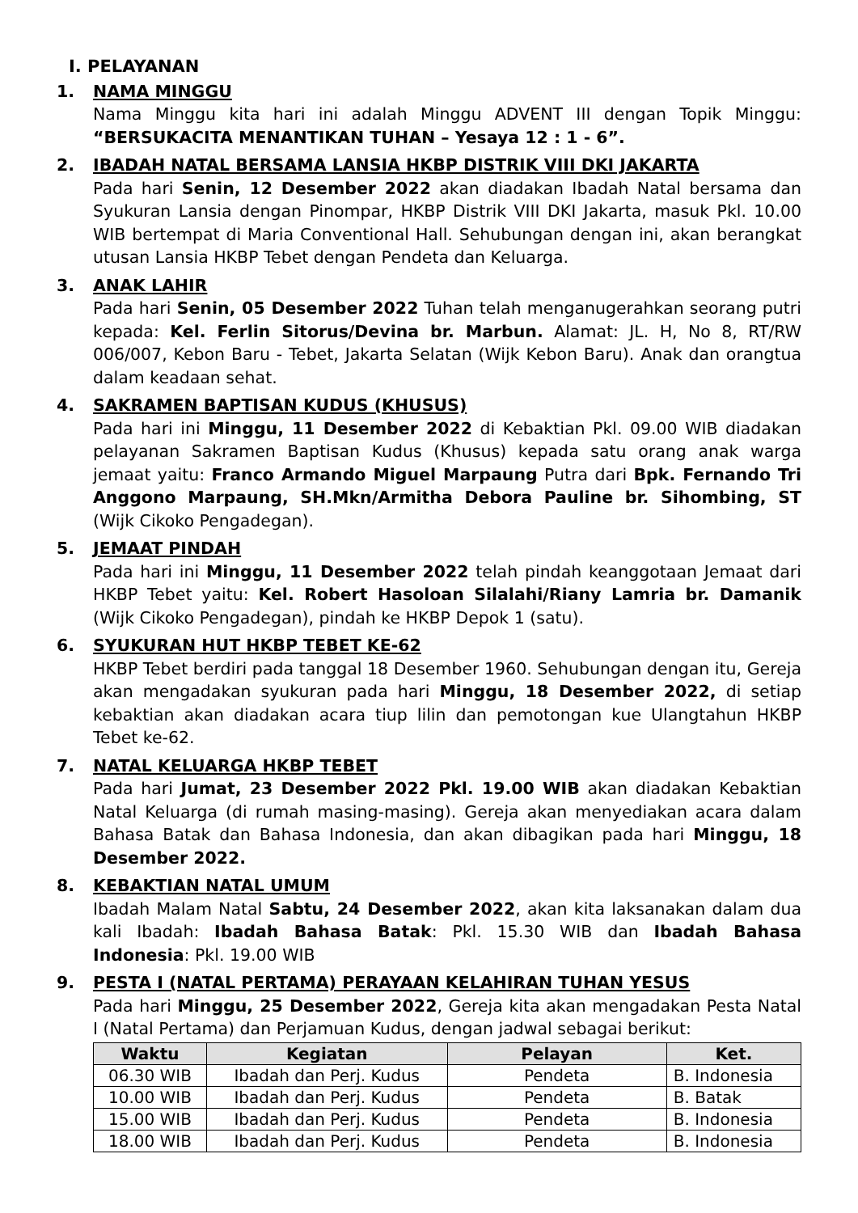I. PELAYANAN
1. NAMA MINGGU
Nama Minggu kita hari ini adalah Minggu ADVENT III dengan Topik Minggu: “BERSUKACITA MENANTIKAN TUHAN – Yesaya 12 : 1 - 6”.
2. IBADAH NATAL BERSAMA LANSIA HKBP DISTRIK VIII DKI JAKARTA
Pada hari Senin, 12 Desember 2022 akan diadakan Ibadah Natal bersama dan Syukuran Lansia dengan Pinompar, HKBP Distrik VIII DKI Jakarta, masuk Pkl. 10.00 WIB bertempat di Maria Conventional Hall. Sehubungan dengan ini, akan berangkat utusan Lansia HKBP Tebet dengan Pendeta dan Keluarga.
3. ANAK LAHIR
Pada hari Senin, 05 Desember 2022 Tuhan telah menganugerahkan seorang putri kepada: Kel. Ferlin Sitorus/Devina br. Marbun. Alamat: JL. H, No 8, RT/RW 006/007, Kebon Baru - Tebet, Jakarta Selatan (Wijk Kebon Baru). Anak dan orangtua dalam keadaan sehat.
4. SAKRAMEN BAPTISAN KUDUS (KHUSUS)
Pada hari ini Minggu, 11 Desember 2022 di Kebaktian Pkl. 09.00 WIB diadakan pelayanan Sakramen Baptisan Kudus (Khusus) kepada satu orang anak warga jemaat yaitu: Franco Armando Miguel Marpaung Putra dari Bpk. Fernando Tri Anggono Marpaung, SH.Mkn/Armitha Debora Pauline br. Sihombing, ST (Wijk Cikoko Pengadegan).
5. JEMAAT PINDAH
Pada hari ini Minggu, 11 Desember 2022 telah pindah keanggotaan Jemaat dari HKBP Tebet yaitu: Kel. Robert Hasoloan Silalahi/Riany Lamria br. Damanik (Wijk Cikoko Pengadegan), pindah ke HKBP Depok 1 (satu).
6. SYUKURAN HUT HKBP TEBET KE-62
HKBP Tebet berdiri pada tanggal 18 Desember 1960. Sehubungan dengan itu, Gereja akan mengadakan syukuran pada hari Minggu, 18 Desember 2022, di setiap kebaktian akan diadakan acara tiup lilin dan pemotongan kue Ulangtahun HKBP Tebet ke-62.
7. NATAL KELUARGA HKBP TEBET
Pada hari Jumat, 23 Desember 2022 Pkl. 19.00 WIB akan diadakan Kebaktian Natal Keluarga (di rumah masing-masing). Gereja akan menyediakan acara dalam Bahasa Batak dan Bahasa Indonesia, dan akan dibagikan pada hari Minggu, 18 Desember 2022.
8. KEBAKTIAN NATAL UMUM
Ibadah Malam Natal Sabtu, 24 Desember 2022, akan kita laksanakan dalam dua kali Ibadah: Ibadah Bahasa Batak: Pkl. 15.30 WIB dan Ibadah Bahasa Indonesia: Pkl. 19.00 WIB
9. PESTA I (NATAL PERTAMA) PERAYAAN KELAHIRAN TUHAN YESUS
Pada hari Minggu, 25 Desember 2022, Gereja kita akan mengadakan Pesta Natal I (Natal Pertama) dan Perjamuan Kudus, dengan jadwal sebagai berikut:
| Waktu | Kegiatan | Pelayan | Ket. |
| --- | --- | --- | --- |
| 06.30 WIB | Ibadah dan Perj. Kudus | Pendeta | B. Indonesia |
| 10.00 WIB | Ibadah dan Perj. Kudus | Pendeta | B. Batak |
| 15.00 WIB | Ibadah dan Perj. Kudus | Pendeta | B. Indonesia |
| 18.00 WIB | Ibadah dan Perj. Kudus | Pendeta | B. Indonesia |